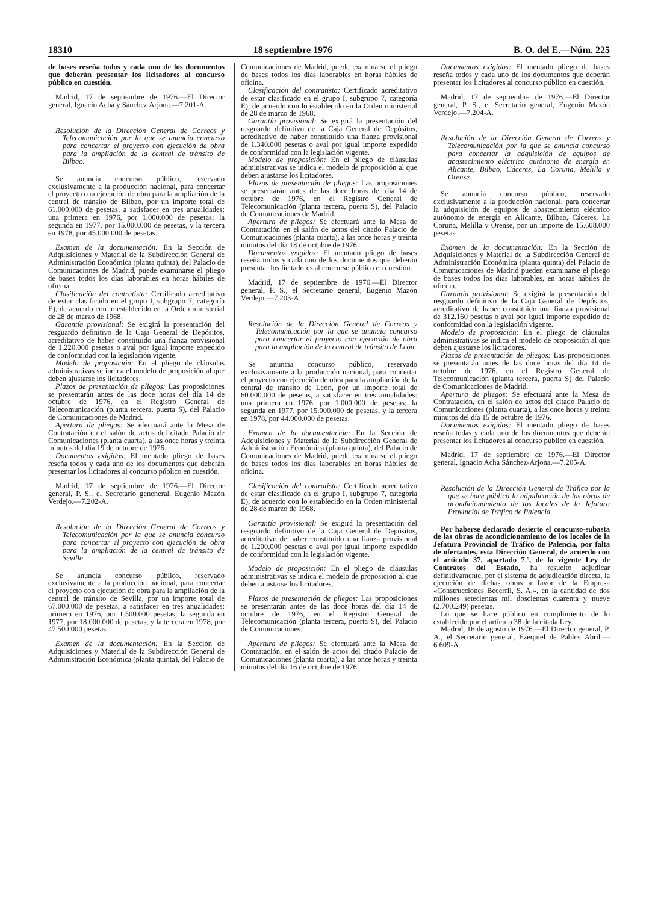18310 18 septiembre 1976 B. O. del E.—Núm. 225
de bases reseña todos y cada uno de los documentos que deberán presentar los licitadores al concurso público en cuestión.
Madrid, 17 de septiembre de 1976.—El Director general, Ignacio Acha y Sánchez Arjona.—7.201-A.
Resolución de la Dirección General de Correos y Telecomunicación por la que se anuncia concurso para concertar el proyecto con ejecución de obra para la ampliación de la central de tránsito de Bilbao.
Se anuncia concurso público, reservado exclusivamente a la producción nacional, para concertar el proyecto con ejecución de obra para la ampliación de la central de tránsito de Bilbao, por un importe total de 61.000.000 de pesetas, a satisfacer en tres anualidades: una primera en 1976, por 1.000.000 de pesetas; la segunda en 1977, por 15.000.000 de pesetas, y la tercera en 1978, por 45.000.000 de pesetas.
Examen de la documentación: En la Sección de Adquisiciones y Material de la Subdirección General de Administración Económica (planta quinta), del Palacio de Comunicaciones de Madrid, puede examinarse el pliego de bases todos los días laborables en horas hábiles de oficina.
Clasificación del contratista: Certificado acreditativo de estar clasificado en el grupo I, subgrupo 7, categoría E), de acuerdo con lo establecido en la Orden ministerial de 28 de marzo de 1968.
Garantía provisional: Se exigirá la presentación del resguardo definitivo de la Caja General de Depósitos, acreditativo de haber constituido una fianza provisional de 1.220.000 pesetas o aval por igual importe expedido de conformidad con la legislación vigente.
Modelo de proposición: En el pliego de cláusulas administrativas se indica el modelo de proposición al que deben ajustarse los licitadores.
Plazos de presentación de pliegos: Las proposiciones se presentarán antes de las doce horas del día 14 de octubre de 1976, en el Registro General de Telecomunicación (planta tercera, puerta S), del Palacio de Comunicaciones de Madrid.
Apertura de pliegos: Se efectuará ante la Mesa de Contratación en el salón de actos del citado Palacio de Comunicaciones (planta cuarta), a las once horas y treinta minutos del día 19 de octubre de 1976.
Documentos exigidos: El mentado pliego de bases reseña todos y cada uno de los documentos que deberán presentar los licitadores al concurso público en cuestión.
Madrid, 17 de septiembre de 1976.—El Director general, P. S., el Secretario geneneral, Eugenio Mazón Verdejo.—7.202-A.
Resolución de la Dirección General de Correos y Telecomunicación por la que se anuncia concurso para concertar el proyecto con ejecución de obra para la ampliación de la central de tránsito de Sevilla.
Se anuncia concurso público, reservado exclusivamente a la producción nacional, para concertar el proyecto con ejecución de obra para la ampliación de la central de tránsito de Sevilla, por un importe total de 67.000.000 de pesetas, a satisfacer en tres anualidades: primera en 1976, por 1.500.000 pesetas; la segunda en 1977, por 18.000.000 de pesetas, y la tercera en 1978, por 47.500.000 pesetas.
Examen de la documentación: En la Sección de Adquisiciones y Material de la Subdirección General de Administración Económica (planta quinta), del Palacio de
Comunicaciones de Madrid, puede examinarse el pliego de bases todos los días laborables en horas hábiles de oficina.
Clasificación del contratista: Certificado acreditativo de estar clasificado en el grupo I, subgrupo 7, categoría E), de acuerdo con lo establecido en la Orden ministerial de 28 de marzo de 1968.
Garantía provisional: Se exigirá la presentación del resguardo definitivo de la Caja General de Depósitos, acreditativo de haber constituido una fianza provisional de 1.340.000 pesetas o aval por igual importe expedido de conformidad con la legislación vigente.
Modelo de proposición: En el pliego de cláusulas administrativas se indica el modelo de proposición al que deben ajustarse los licitadores.
Plazos de presentación de pliegos: Las proposiciones se presentarán antes de las doce horas del día 14 de octubre de 1976, en el Registro General de Telecomunicación (planta tercera, puerta S), del Palacio de Comunicaciones de Madrid.
Apertura de pliegos: Se efectuará ante la Mesa de Contratación en el salón de actos del citado Palacio de Comunicaciones (planta cuarta), a las once horas y treinta minutos del día 18 de octubre de 1976.
Documentos exigidos: El mentado pliego de bases reseña todos y cada uno de los documentos que deberán presentar los licitadores al concurso público en cuestión.
Madrid, 17 de septiembre de 1976.—El Director general, P. S., el Secretario general, Eugenio Mazón Verdejo.—7.203-A.
Resolución de la Dirección General de Correos y Telecomunicación por la que se anuncia concurso para concertar el proyecto con ejecución de obra para la ampliación de la central de tránsito de León.
Se anuncia concurso público, reservado exclusivamente a la producción nacional, para concertar el proyecto con ejecución de obra para la ampliación de la central de tránsito de León, por un importe total de 60.000.000 de pesetas, a satisfacer en tres anualidades: una primera en 1976, por 1.000.000 de pesetas; la segunda en 1977, por 15.000.000 de pesetas, y la tercera en 1978, por 44.000.000 de pesetas.
Examen de la documentación: En la Sección de Adquisiciones y Material de la Subdirección General de Administración Económica (planta quinta), del Palacio de Comunicaciones de Madrid, puede examinarse el pliego de bases todos los días laborables en horas hábiles de oficina.
Clasificación del contratista: Certificado acreditativo de estar clasificado en el grupo I, subgrupo 7, categoría E), de acuerdo con lo establecido en la Orden ministerial de 28 de marzo de 1968.
Garantía provisional: Se exigirá la presentación del resguardo definitivo de la Caja General de Depósitos, acreditativo de haber constituido una fianza provisional de 1.200.000 pesetas o aval por igual importe expedido de conformidad con la legislación vigente.
Modelo de proposición: En el pliego de cláusulas administrativas se indica el modelo de proposición al que deben ajustarse los licitadores.
Plazos de presentación de pliegos: Las proposiciones se presentarán antes de las doce horas del día 14 de octubre de 1976, en el Registro General de Telecomunicación (planta tercera, puerta S), del Palacio de Comunicaciones.
Apertura de pliegos: Se efectuará ante la Mesa de Contratación, en el salón de actos del citado Palacio de Comunicaciones (planta cuarta), a las once horas y treinta minutos del día 16 de octubre de 1976.
Documentos exigidos: El mentado pliego de bases reseña todos y cada uno de los documentos que deberán presentar los licitadores al concurso público en cuestión.
Madrid, 17 de septiembre de 1976.—El Director general, P. S., el Secretario general, Eugenio Mazón Verdejo.—7.204-A.
Resolución de la Dirección General de Correos y Telecomunicación por la que se anuncia concurso para concertar la adquisición de equipos de abastecimiento eléctrico autónomo de energía en Alicante, Bilbao, Cáceres, La Coruña, Melilla y Orense.
Se anuncia concurso público, reservado exclusivamente a la producción nacional, para concertar la adquisición de equipos de abastecimiento eléctrico autónomo de energía en Alicante, Bilbao, Cáceres, La Coruña, Melilla y Orense, por un importe de 15.608.000 pesetas.
Examen de la documentación: En la Sección de Adquisiciones y Material de la Subdirección General de Administración Económica (planta quinta) del Palacio de Comunicaciones de Madrid pueden examinarse el pliego de bases todos los días laborables, en horas hábiles de oficina.
Garantía provisional: Se exigirá la presentación del resguardo definitivo de la Caja General de Depósitos, acreditativo de haber constituido una fianza provisional de 312.160 pesetas o aval por igual importe expedido de conformidad con la legislación vigente.
Modelo de proposición: En el pliego de cláusulas administrativas se indica el modelo de proposición al que deben ajustarse los licitadores.
Plazos de presentación de pliegos: Las proposiciones se presentarán antes de las doce horas del día 14 de octubre de 1976, en el Registro General de Telecomunicación (planta tercera, puerta S) del Palacio de Comunicaciones de Madrid.
Apertura de pliegos: Se efectuará ante la Mesa de Contratación, en el salón de actos del citado Palacio de Comunicaciones (planta cuarta), a las once horas y treinta minutos del día 15 de octubre de 1976.
Documentos exigidos: El mentado pliego de bases reseña todas y cada uno de los documentos que deberán presentar los licitadores al concurso público en cuestión.
Madrid, 17 de septiembre de 1976.—El Director general, Ignacio Acha Sánchez-Arjona.—7.205-A.
Resolución de la Dirección General de Tráfico por la que se hace pública la adjudicación de las obras de acondicionamiento de los locales de la Jefatura Provincial de Tráfico de Palencia.
Por haberse declarado desierto el concurso-subasta de las obras de acondicionamiento de los locales de la Jefatura Provincial de Tráfico de Palencia, por falta de ofertantes, esta Dirección General, de acuerdo con el artículo 37, apartado 7.º, de la vigente Ley de Contratos del Estado, ha resuelto adjudicar definitivamente, por el sistema de adjudicación directa, la ejecución de dichas obras a favor de la Empresa «Construcciones Becerril, S. A.», en la cantidad de dos millones setecientas mil doscientas cuarenta y nueve (2.700.249) pesetas.
Lo que se hace público en cumplimiento de lo establecido por el artículo 38 de la citada Ley.
Madrid, 16 de agosto de 1976.—El Director general, P. A., el Secretario general, Ezequiel de Pablos Abril.—6.609-A.